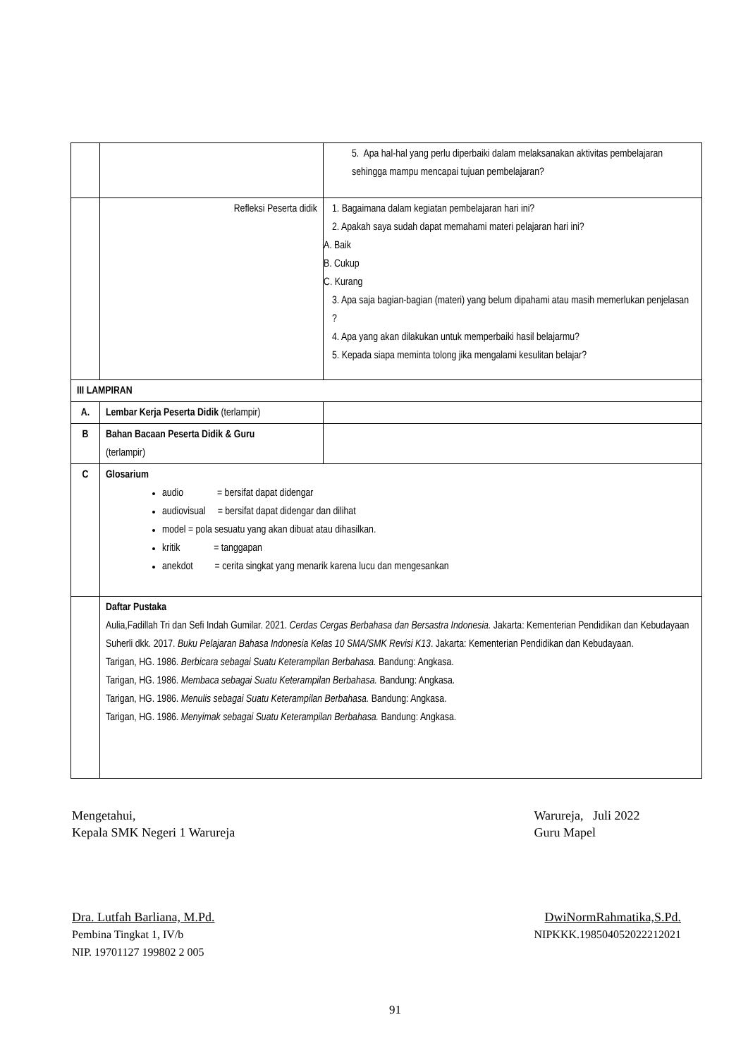| | | 5. Apa hal-hal yang perlu diperbaiki dalam melaksanakan aktivitas pembelajaran sehingga mampu mencapai tujuan pembelajaran? |
| | Refleksi Peserta didik | 1. Bagaimana dalam kegiatan pembelajaran hari ini? 2. Apakah saya sudah dapat memahami materi pelajaran hari ini? A. Baik B. Cukup C. Kurang 3. Apa saja bagian-bagian (materi) yang belum dipahami atau masih memerlukan penjelasan ? 4. Apa yang akan dilakukan untuk memperbaiki hasil belajarmu? 5. Kepada siapa meminta tolong jika mengalami kesulitan belajar? |
| III LAMPIRAN | | |
| A. | Lembar Kerja Peserta Didik (terlampir) | |
| B | Bahan Bacaan Peserta Didik & Guru (terlampir) | |
| C | Glosarium audio = bersifat dapat didengar audiovisual = bersifat dapat didengar dan dilihat model = pola sesuatu yang akan dibuat atau dihasilkan. kritik = tanggapan anekdot = cerita singkat yang menarik karena lucu dan mengesankan | |
| | Daftar Pustaka Aulia,Fadillah Tri dan Sefi Indah Gumilar. 2021. Cerdas Cergas Berbahasa dan Bersastra Indonesia. Jakarta: Kementerian Pendidikan dan Kebudayaan Suherli dkk. 2017. Buku Pelajaran Bahasa Indonesia Kelas 10 SMA/SMK Revisi K13 . Jakarta: Kementerian Pendidikan dan Kebudayaan. Tarigan, HG. 1986. Berbicara sebagai Suatu Keterampilan Berbahasa. Bandung: Angkasa. Tarigan, HG. 1986. Membaca sebagai Suatu Keterampilan Berbahasa. Bandung: Angkasa. Tarigan, HG. 1986. Menulis sebagai Suatu Keterampilan Berbahasa. Bandung: Angkasa. Tarigan, HG. 1986. Menyimak sebagai Suatu Keterampilan Berbahasa. Bandung: Angkasa. | |
Mengetahui,
Kepala SMK Negeri 1 Warureja
Dra. Lutfah Barliana, M.Pd.
Pembina Tingkat 1, IV/b
NIP. 19701127 199802 2 005
Warureja, Juli 2022
Guru Mapel
DwiNormRahmatika,S.Pd.
NIPKKK.198504052022212021
91